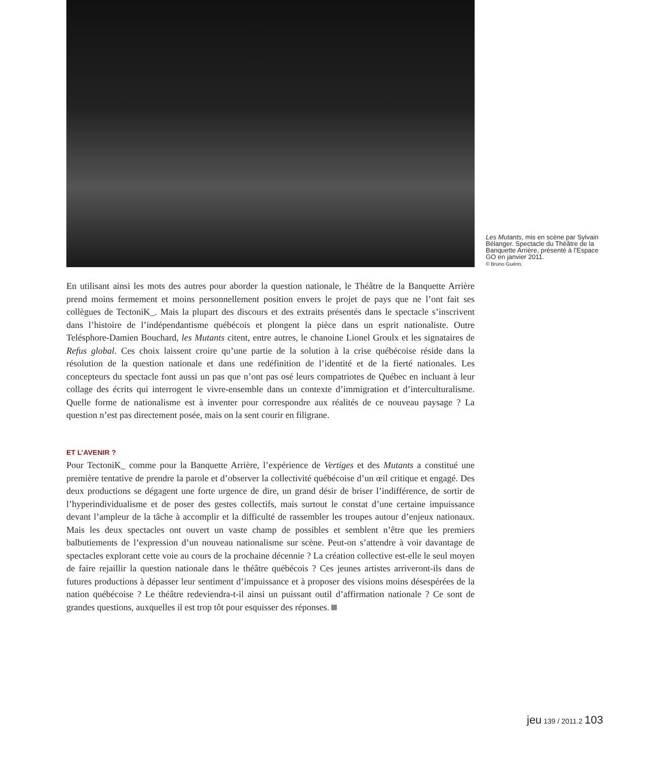Les Mutants, mis en scène par Sylvain Bélanger. Spectacle du Théâtre de la Banquette Arrière, présenté à l’Espace GO en janvier 2011.
© Bruno Guérin.
En utilisant ainsi les mots des autres pour aborder la question nationale, le Théâtre de la Banquette Arrière prend moins fermement et moins personnellement position envers le projet de pays que ne l’ont fait ses collègues de TectoniK_. Mais la plupart des discours et des extraits présentés dans le spectacle s’inscrivent dans l’histoire de l’indépendantisme québécois et plongent la pièce dans un esprit nationaliste. Outre Telésphore-Damien Bouchard, les Mutants citent, entre autres, le chanoine Lionel Groulx et les signataires de Refus global. Ces choix laissent croire qu’une partie de la solution à la crise québécoise réside dans la résolution de la question nationale et dans une redéfinition de l’identité et de la fierté nationales. Les concepteurs du spectacle font aussi un pas que n’ont pas osé leurs compatriotes de Québec en incluant à leur collage des écrits qui interrogent le vivre-ensemble dans un contexte d’immigration et d’interculturalisme. Quelle forme de nationalisme est à inventer pour correspondre aux réalités de ce nouveau paysage ? La question n’est pas directement posée, mais on la sent courir en filigrane.
ET L’AVENIR ?
Pour TectoniK_ comme pour la Banquette Arrière, l’expérience de Vertiges et des Mutants a constitué une première tentative de prendre la parole et d’observer la collectivité québécoise d’un œil critique et engagé. Des deux productions se dégagent une forte urgence de dire, un grand désir de briser l’indifférence, de sortir de l’hyperindividualisme et de poser des gestes collectifs, mais surtout le constat d’une certaine impuissance devant l’ampleur de la tâche à accomplir et la difficulté de rassembler les troupes autour d’enjeux nationaux. Mais les deux spectacles ont ouvert un vaste champ de possibles et semblent n’être que les premiers balbutiements de l’expression d’un nouveau nationalisme sur scène. Peut-on s’attendre à voir davantage de spectacles explorant cette voie au cours de la prochaine décennie ? La création collective est-elle le seul moyen de faire rejaillir la question nationale dans le théâtre québécois ? Ces jeunes artistes arriveront-ils dans de futures productions à dépasser leur sentiment d’impuissance et à proposer des visions moins désespérées de la nation québécoise ? Le théâtre redeviendra-t-il ainsi un puissant outil d’affirmation nationale ? Ce sont de grandes questions, auxquelles il est trop tôt pour esquisser des réponses.
jeu 139 / 2011.2 103